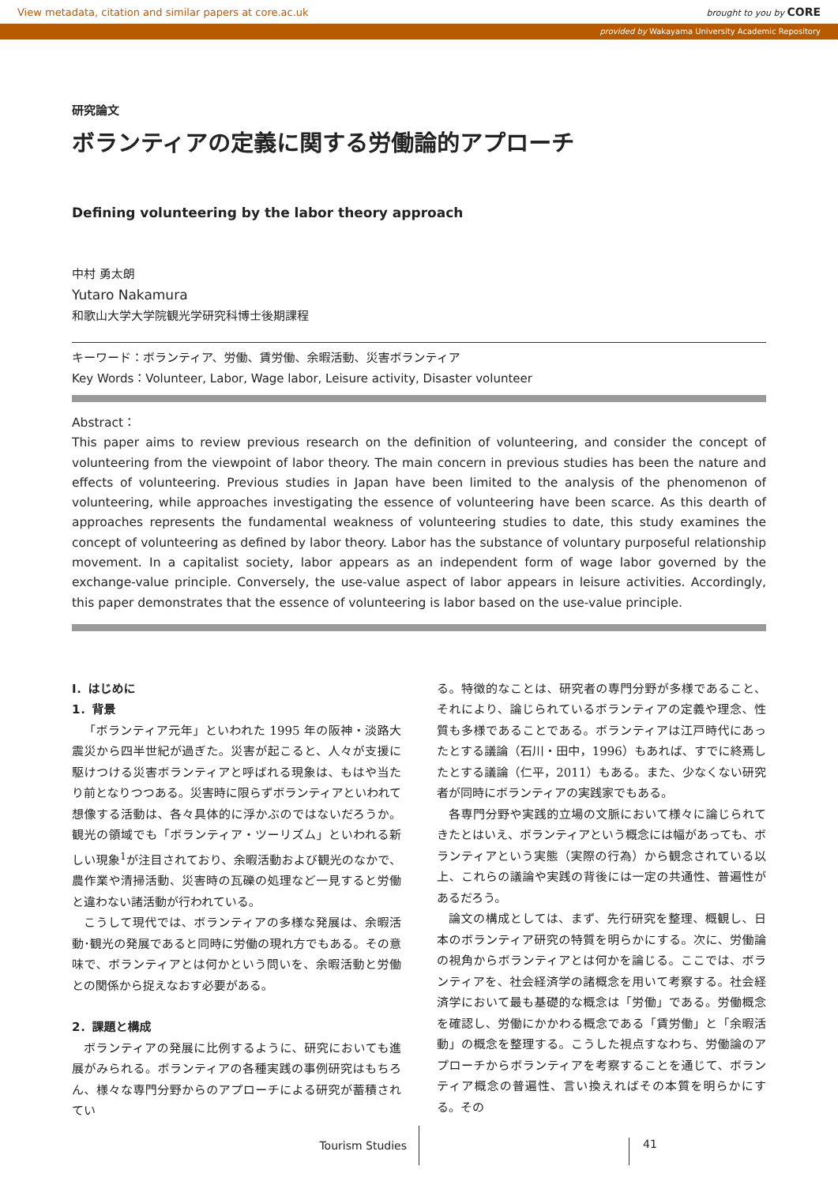View metadata, citation and similar papers at core.ac.uk brought to you by CORE
provided by Wakayama University Academic Repository
研究論文
ボランティアの定義に関する労働論的アプローチ
Defining volunteering by the labor theory approach
中村 勇太朗
Yutaro Nakamura
和歌山大学大学院観光学研究科博士後期課程
キーワード：ボランティア、労働、賃労働、余暇活動、災害ボランティア
Key Words：Volunteer, Labor, Wage labor, Leisure activity, Disaster volunteer
Abstract：
This paper aims to review previous research on the definition of volunteering, and consider the concept of volunteering from the viewpoint of labor theory. The main concern in previous studies has been the nature and effects of volunteering. Previous studies in Japan have been limited to the analysis of the phenomenon of volunteering, while approaches investigating the essence of volunteering have been scarce. As this dearth of approaches represents the fundamental weakness of volunteering studies to date, this study examines the concept of volunteering as defined by labor theory. Labor has the substance of voluntary purposeful relationship movement. In a capitalist society, labor appears as an independent form of wage labor governed by the exchange-value principle. Conversely, the use-value aspect of labor appears in leisure activities. Accordingly, this paper demonstrates that the essence of volunteering is labor based on the use-value principle.
Ⅰ．はじめに
1．背景
「ボランティア元年」といわれた 1995 年の阪神・淡路大震災から四半世紀が過ぎた。災害が起こると、人々が支援に駆けつける災害ボランティアと呼ばれる現象は、もはや当たり前となりつつある。災害時に限らずボランティアといわれて想像する活動は、各々具体的に浮かぶのではないだろうか。観光の領域でも「ボランティア・ツーリズム」といわれる新しい現象<sup>1</sup>が注目されており、余暇活動および観光のなかで、農作業や清掃活動、災害時の瓦礫の処理など一見すると労働と違わない諸活動が行われている。
こうして現代では、ボランティアの多様な発展は、余暇活動･観光の発展であると同時に労働の現れ方でもある。その意味で、ボランティアとは何かという問いを、余暇活動と労働との関係から捉えなおす必要がある。
2．課題と構成
ボランティアの発展に比例するように、研究においても進展がみられる。ボランティアの各種実践の事例研究はもちろん、様々な専門分野からのアプローチによる研究が蓄積されてい
る。特徴的なことは、研究者の専門分野が多様であること、それにより、論じられているボランティアの定義や理念、性質も多様であることである。ボランティアは江戸時代にあったとする議論（石川・田中，1996）もあれば、すでに終焉したとする議論（仁平，2011）もある。また、少なくない研究者が同時にボランティアの実践家でもある。
各専門分野や実践的立場の文脈において様々に論じられてきたとはいえ、ボランティアという概念には幅があっても、ボランティアという実態（実際の行為）から観念されている以上、これらの議論や実践の背後には一定の共通性、普遍性があるだろう。
論文の構成としては、まず、先行研究を整理、概観し、日本のボランティア研究の特質を明らかにする。次に、労働論の視角からボランティアとは何かを論じる。ここでは、ボランティアを、社会経済学の諸概念を用いて考察する。社会経済学において最も基礎的な概念は「労働」である。労働概念を確認し、労働にかかわる概念である「賃労働」と「余暇活動」の概念を整理する。こうした視点すなわち、労働論のアプローチからボランティアを考察することを通じて、ボランティア概念の普遍性、言い換えればその本質を明らかにする。その
Tourism Studies 41